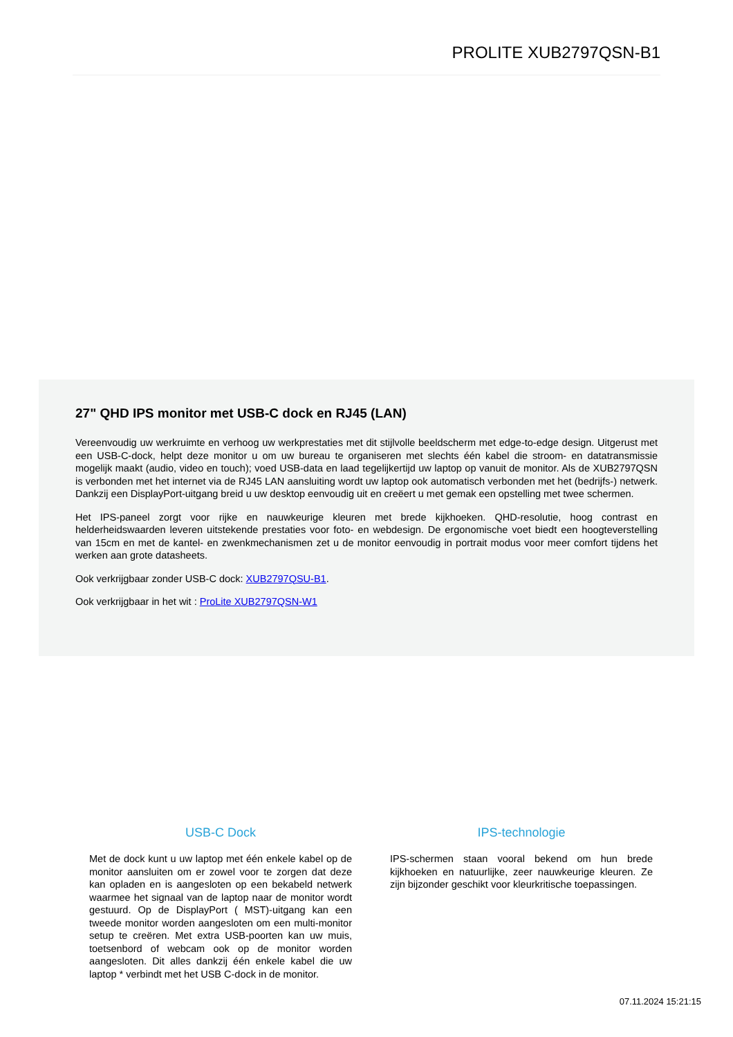PROLITE XUB2797QSN-B1
27" QHD IPS monitor met USB-C dock en RJ45 (LAN)
Vereenvoudig uw werkruimte en verhoog uw werkprestaties met dit stijlvolle beeldscherm met edge-to-edge design. Uitgerust met een USB-C-dock, helpt deze monitor u om uw bureau te organiseren met slechts één kabel die stroom- en datatransmissie mogelijk maakt (audio, video en touch); voed USB-data en laad tegelijkertijd uw laptop op vanuit de monitor. Als de XUB2797QSN is verbonden met het internet via de RJ45 LAN aansluiting wordt uw laptop ook automatisch verbonden met het (bedrijfs-) netwerk. Dankzij een DisplayPort-uitgang breid u uw desktop eenvoudig uit en creëert u met gemak een opstelling met twee schermen.
Het IPS-paneel zorgt voor rijke en nauwkeurige kleuren met brede kijkhoeken. QHD-resolutie, hoog contrast en helderheidswaarden leveren uitstekende prestaties voor foto- en webdesign. De ergonomische voet biedt een hoogteverstelling van 15cm en met de kantel- en zwenkmechanismen zet u de monitor eenvoudig in portrait modus voor meer comfort tijdens het werken aan grote datasheets.
Ook verkrijgbaar zonder USB-C dock: XUB2797QSU-B1.
Ook verkrijgbaar in het wit : ProLite XUB2797QSN-W1
USB-C Dock
Met de dock kunt u uw laptop met één enkele kabel op de monitor aansluiten om er zowel voor te zorgen dat deze kan opladen en is aangesloten op een bekabeld netwerk waarmee het signaal van de laptop naar de monitor wordt gestuurd. Op de DisplayPort ( MST)-uitgang kan een tweede monitor worden aangesloten om een multi-monitor setup te creëren. Met extra USB-poorten kan uw muis, toetsenbord of webcam ook op de monitor worden aangesloten. Dit alles dankzij één enkele kabel die uw laptop * verbindt met het USB C-dock in de monitor.
IPS-technologie
IPS-schermen staan vooral bekend om hun brede kijkhoeken en natuurlijke, zeer nauwkeurige kleuren. Ze zijn bijzonder geschikt voor kleurkritische toepassingen.
07.11.2024 15:21:15